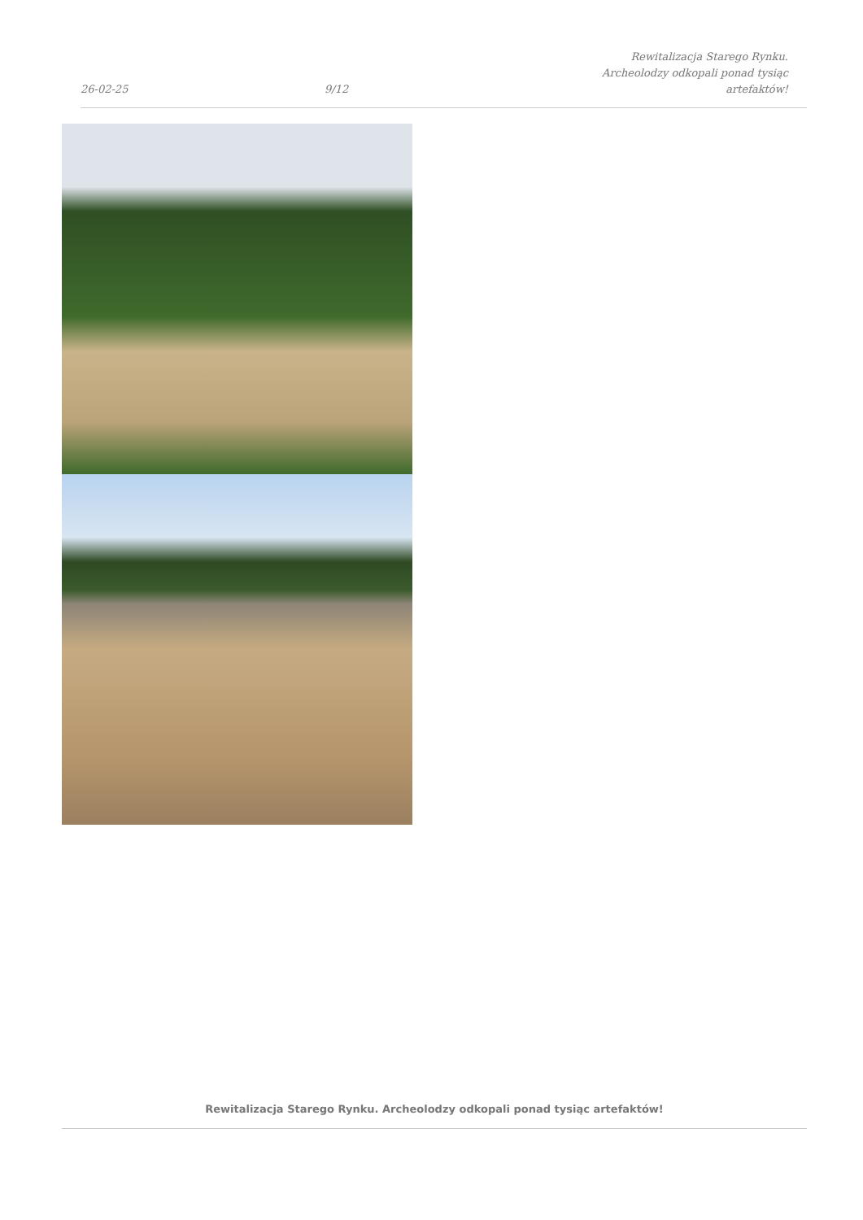26-02-25
9/12
Rewitalizacja Starego Rynku. Archeolodzy odkopali ponad tysiąc artefaktów!
Rewitalizacja Starego Rynku. Archeolodzy odkopali ponad tysiąc artefaktów!